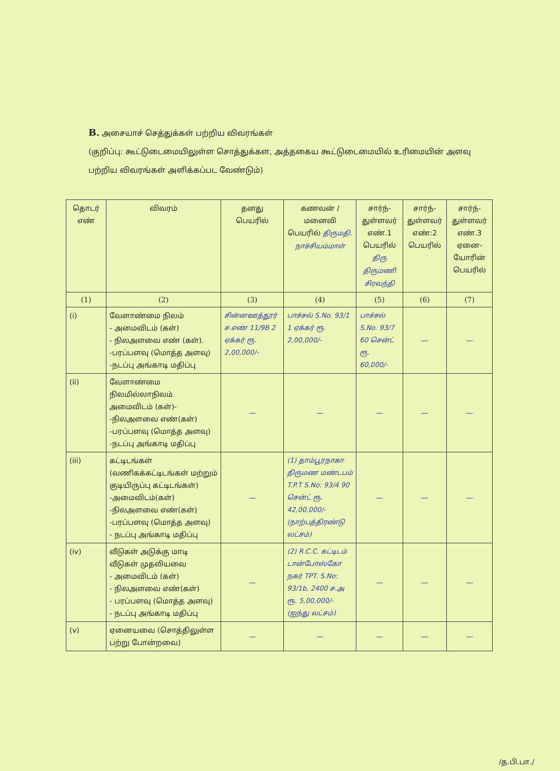B. அசையாச் செத்துக்கள் பற்றிய விவரங்கள்
(குறிப்பு: கூட்டுடைமையிலுள்ள சொத்துக்கள, அத்தகைய கூட்டுடைமையில் உரிமையின் அளவு பற்றிய விவரங்கள் அளிக்கப்பட வேண்டும்)
| தொடர் எண் | விவரம் | தனது பெயரில் | கணவன் / மனைவி பெயரில் திருமதி. நாச்சியம்மாள் | சார்ந்-துள்ளவர் எண்.1 பெயரில் திரு திருமணி சிரவந்தி | சார்ந்-துள்ளவர் எண்:2 பெயரில் | சார்ந்-துள்ளவர் எண்.3 ஏனை-யோரின் பெயரில் |
| --- | --- | --- | --- | --- | --- | --- |
| (1) | (2) | (3) | (4) | (5) | (6) | (7) |
| (i) | வேளாண்மை நிலம் - அமைவிடம் (கள்) - நிலஅளவை எண் (கள்). -பரப்பளவு (மொத்த அளவு) -நடப்பு அங்காடி மதிப்பு | சின்னஊத்தூர் ச.எண் 11/9B 2 ஏக்கர் ரூ. 2,00,000/- | பாச்சல் S.No. 93/1 1 ஏக்கர் ரூ. 2,00,000/- | பாச்சல் S.No. 93/7 60 சென்ட் ரூ. 60,000/- | — | — |
| (ii) | வேளாண்மை நிலமில்லாநிலம் அமைவிடம் (கள்)- -நிலஅளவை எண்(கள்) -பரப்பளவு (மொத்த அளவு) -நடப்பு அங்காடி மதிப்பு | — | — | — | — | — |
| (iii) | கட்டிடங்கள் (வணிகக்கட்டிடங்கள் மற்றும் குடியிருப்பு கட்டிடங்கள்) -அமைவிடம்(கள்) -நிலஅளவை எண்(கள்) -பரப்பளவு (மொத்த அளவு) - நடப்பு அங்காடி மதிப்பு | — | (1) தாம்பூரநாகா திருமண மண்டபம் T.P.T S.No: 93/4 90 சென்ட் ரூ. 42,00,000/- (நாற்பத்திரண்டு லட்சம்) | — | — | — |
| (iv) | வீடுகள் அடுக்கு மாடி வீடுகள் முதலியவை - அமைவிடம் (கள்) - நிலஅளவை எண்(கள்) - பரப்பளவு (மொத்த அளவு) - நடப்பு அங்காடி மதிப்பு | — | (2) R.C.C. கட்டிடம் டான்போஸ்கோ நகர் TPT. S.No: 93/1b, 2400 ச.அ ரூ. 5,00,000/- (ஐந்து லட்சம்) | — | — | — |
| (v) | ஏனையவை (சொத்திலுள்ள பற்று போன்றவை) | — | — | — | — | — |
/த.பி.பா./